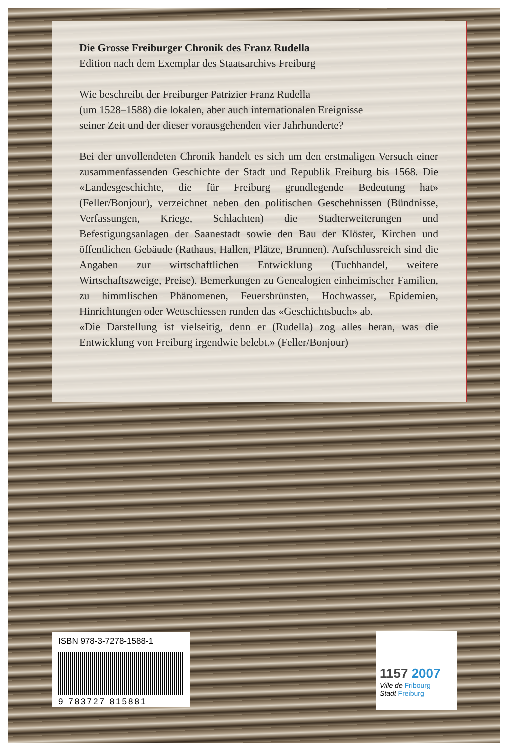Die Grosse Freiburger Chronik des Franz Rudella
Edition nach dem Exemplar des Staatsarchivs Freiburg
Wie beschreibt der Freiburger Patrizier Franz Rudella
(um 1528–1588) die lokalen, aber auch internationalen Ereignisse
seiner Zeit und der dieser vorausgehenden vier Jahrhunderte?
Bei der unvollendeten Chronik handelt es sich um den erstmaligen Versuch einer zusammenfassenden Geschichte der Stadt und Republik Freiburg bis 1568. Die «Landesgeschichte, die für Freiburg grundlegende Bedeutung hat» (Feller/Bonjour), verzeichnet neben den politischen Geschehnissen (Bündnisse, Verfassungen, Kriege, Schlachten) die Stadterweiterungen und Befestigungsanlagen der Saanestadt sowie den Bau der Klöster, Kirchen und öffentlichen Gebäude (Rathaus, Hallen, Plätze, Brunnen). Aufschlussreich sind die Angaben zur wirtschaftlichen Entwicklung (Tuchhandel, weitere Wirtschaftszweige, Preise). Bemerkungen zu Genealogien einheimischer Familien, zu himmlischen Phänomenen, Feuersbrünsten, Hochwasser, Epidemien, Hinrichtungen oder Wettschiessen runden das «Geschichtsbuch» ab.
«Die Darstellung ist vielseitig, denn er (Rudella) zog alles heran, was die Entwicklung von Freiburg irgendwie belebt.» (Feller/Bonjour)
ISBN 978-3-7278-1588-1
9 783727 815881
1157 2007
Ville de Fribourg
Stadt Freiburg